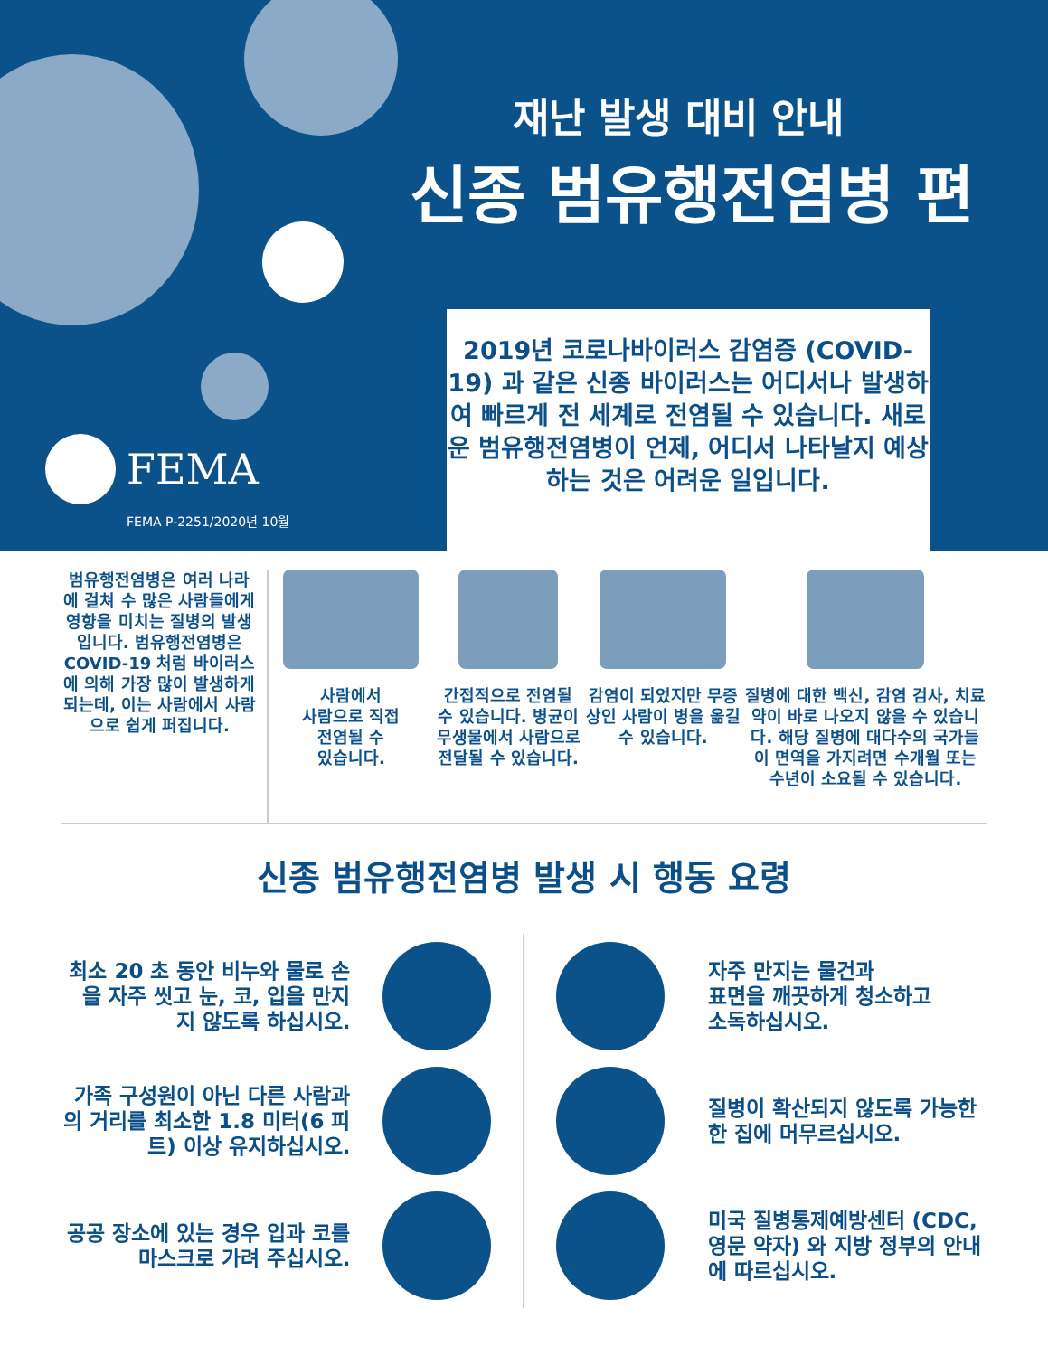재난 발생 대비 안내
신종 범유행전염병 편
FEMA
FEMA P-2251/2020년 10월
2019년 코로나바이러스 감염증 (COVID-19) 과 같은 신종 바이러스는 어디서나 발생하여 빠르게 전 세계로 전염될 수 있습니다. 새로운 범유행전염병이 언제, 어디서 나타날지 예상하는 것은 어려운 일입니다.
범유행전염병은 여러 나라에 걸쳐 수 많은 사람들에게 영향을 미치는 질병의 발생입니다. 범유행전염병은 COVID-19 처럼 바이러스에 의해 가장 많이 발생하게 되는데, 이는 사람에서 사람으로 쉽게 퍼집니다.
사람에서
사람으로 직접
전염될 수
있습니다.
간접적으로 전염될 수 있습니다. 병균이 무생물에서 사람으로 전달될 수 있습니다.
감염이 되었지만 무증상인 사람이 병을 옮길 수 있습니다.
질병에 대한 백신, 감염 검사, 치료약이 바로 나오지 않을 수 있습니다. 해당 질병에 대다수의 국가들이 면역을 가지려면 수개월 또는 수년이 소요될 수 있습니다.
신종 범유행전염병 발생 시 행동 요령
최소 20 초 동안 비누와 물로 손을 자주 씻고 눈, 코, 입을 만지지 않도록 하십시오.
자주 만지는 물건과
표면을 깨끗하게 청소하고
소독하십시오.
가족 구성원이 아닌 다른 사람과의 거리를 최소한 1.8 미터(6 피트) 이상 유지하십시오.
질병이 확산되지 않도록 가능한 한 집에 머무르십시오.
공공 장소에 있는 경우 입과 코를 마스크로 가려 주십시오.
미국 질병통제예방센터 (CDC, 영문 약자) 와 지방 정부의 안내에 따르십시오.